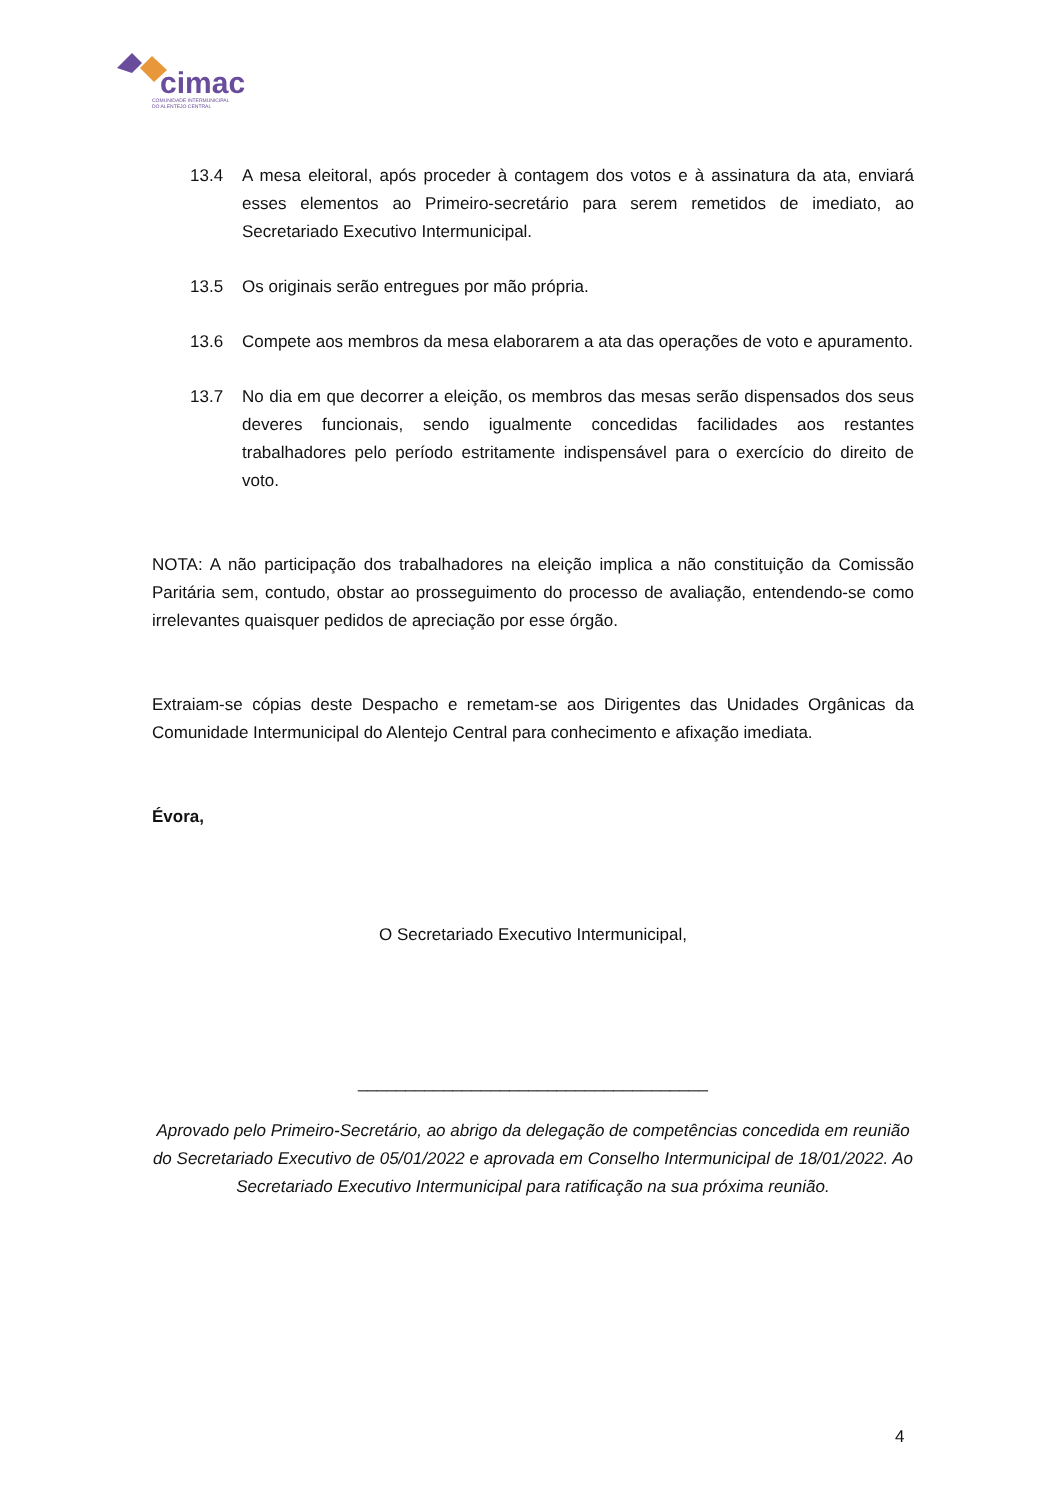cimac
COMUNIDADE INTERMUNICIPAL
DO ALENTEJO CENTRAL
13.4 A mesa eleitoral, após proceder à contagem dos votos e à assinatura da ata, enviará esses elementos ao Primeiro-secretário para serem remetidos de imediato, ao Secretariado Executivo Intermunicipal.
13.5 Os originais serão entregues por mão própria.
13.6 Compete aos membros da mesa elaborarem a ata das operações de voto e apuramento.
13.7 No dia em que decorrer a eleição, os membros das mesas serão dispensados dos seus deveres funcionais, sendo igualmente concedidas facilidades aos restantes trabalhadores pelo período estritamente indispensável para o exercício do direito de voto.
NOTA: A não participação dos trabalhadores na eleição implica a não constituição da Comissão Paritária sem, contudo, obstar ao prosseguimento do processo de avaliação, entendendo-se como irrelevantes quaisquer pedidos de apreciação por esse órgão.
Extraiam-se cópias deste Despacho e remetam-se aos Dirigentes das Unidades Orgânicas da Comunidade Intermunicipal do Alentejo Central para conhecimento e afixação imediata.
Évora,
O Secretariado Executivo Intermunicipal,
_____________________________________
Aprovado pelo Primeiro-Secretário, ao abrigo da delegação de competências concedida em reunião do Secretariado Executivo de 05/01/2022 e aprovada em Conselho Intermunicipal de 18/01/2022. Ao Secretariado Executivo Intermunicipal para ratificação na sua próxima reunião.
4